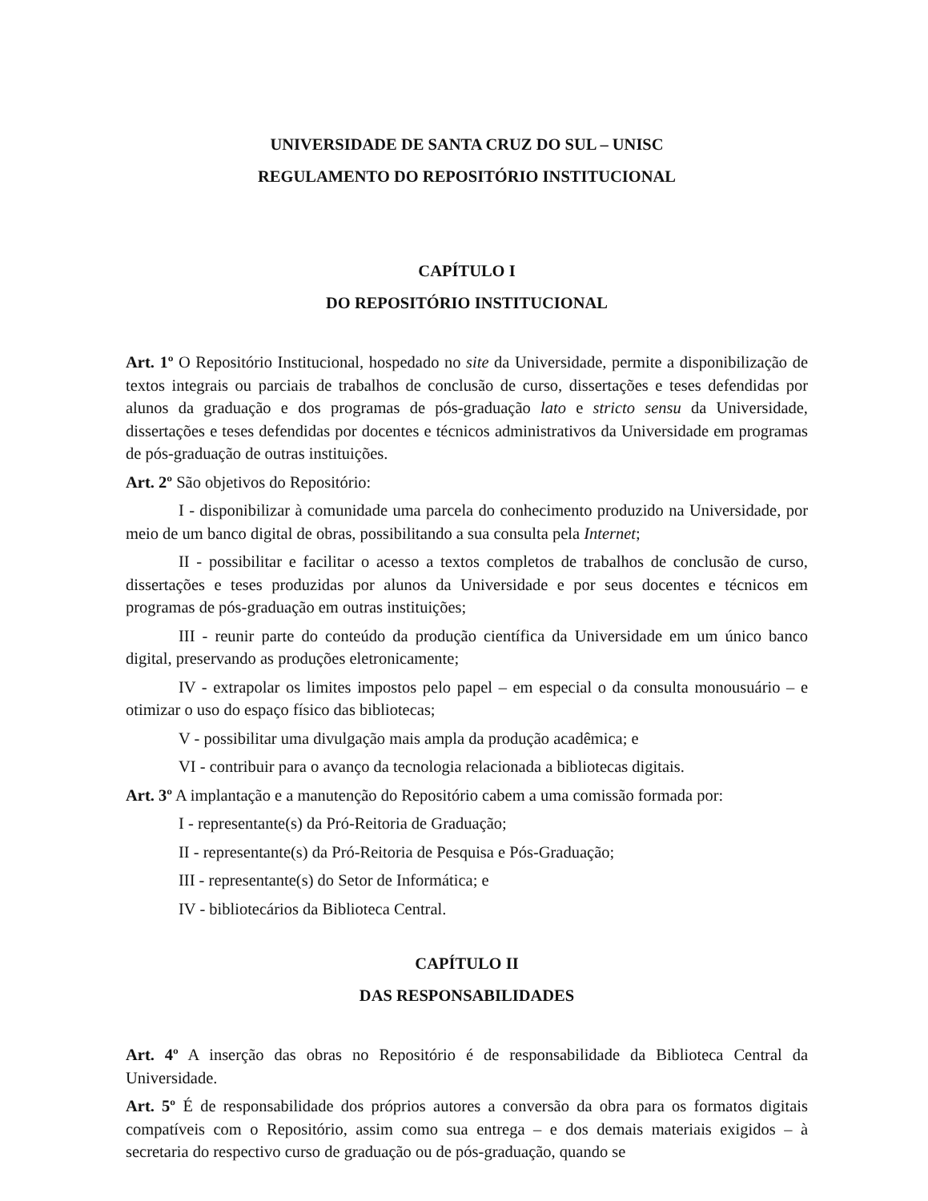UNIVERSIDADE DE SANTA CRUZ DO SUL – UNISC
REGULAMENTO DO REPOSITÓRIO INSTITUCIONAL
CAPÍTULO I
DO REPOSITÓRIO INSTITUCIONAL
Art. 1º O Repositório Institucional, hospedado no site da Universidade, permite a disponibilização de textos integrais ou parciais de trabalhos de conclusão de curso, dissertações e teses defendidas por alunos da graduação e dos programas de pós-graduação lato e stricto sensu da Universidade, dissertações e teses defendidas por docentes e técnicos administrativos da Universidade em programas de pós-graduação de outras instituições.
Art. 2º São objetivos do Repositório:
I - disponibilizar à comunidade uma parcela do conhecimento produzido na Universidade, por meio de um banco digital de obras, possibilitando a sua consulta pela Internet;
II - possibilitar e facilitar o acesso a textos completos de trabalhos de conclusão de curso, dissertações e teses produzidas por alunos da Universidade e por seus docentes e técnicos em programas de pós-graduação em outras instituições;
III - reunir parte do conteúdo da produção científica da Universidade em um único banco digital, preservando as produções eletronicamente;
IV - extrapolar os limites impostos pelo papel – em especial o da consulta monousuário – e otimizar o uso do espaço físico das bibliotecas;
V - possibilitar uma divulgação mais ampla da produção acadêmica; e
VI - contribuir para o avanço da tecnologia relacionada a bibliotecas digitais.
Art. 3º A implantação e a manutenção do Repositório cabem a uma comissão formada por:
I - representante(s) da Pró-Reitoria de Graduação;
II - representante(s) da Pró-Reitoria de Pesquisa e Pós-Graduação;
III - representante(s) do Setor de Informática; e
IV - bibliotecários da Biblioteca Central.
CAPÍTULO II
DAS RESPONSABILIDADES
Art. 4º A inserção das obras no Repositório é de responsabilidade da Biblioteca Central da Universidade.
Art. 5º É de responsabilidade dos próprios autores a conversão da obra para os formatos digitais compatíveis com o Repositório, assim como sua entrega – e dos demais materiais exigidos – à secretaria do respectivo curso de graduação ou de pós-graduação, quando se